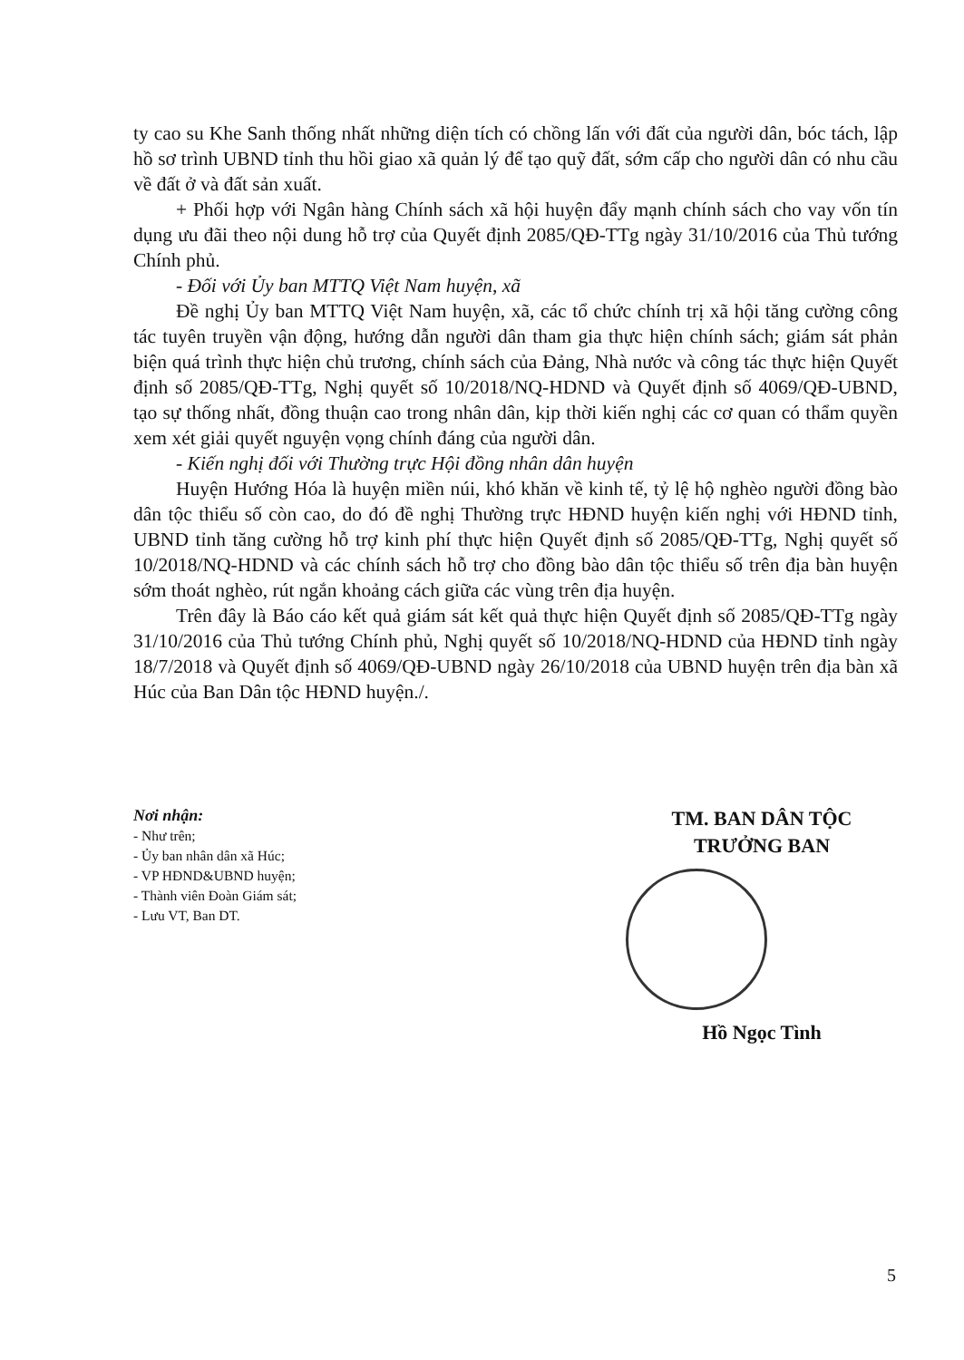ty cao su Khe Sanh thống nhất những diện tích có chồng lấn với đất của người dân, bóc tách, lập hồ sơ trình UBND tỉnh thu hồi giao xã quản lý để tạo quỹ đất, sớm cấp cho người dân có nhu cầu về đất ở và đất sản xuất.
+ Phối hợp với Ngân hàng Chính sách xã hội huyện đẩy mạnh chính sách cho vay vốn tín dụng ưu đãi theo nội dung hỗ trợ của Quyết định 2085/QĐ-TTg ngày 31/10/2016 của Thủ tướng Chính phủ.
- Đối với Ủy ban MTTQ Việt Nam huyện, xã
Đề nghị Ủy ban MTTQ Việt Nam huyện, xã, các tổ chức chính trị xã hội tăng cường công tác tuyên truyền vận động, hướng dẫn người dân tham gia thực hiện chính sách; giám sát phản biện quá trình thực hiện chủ trương, chính sách của Đảng, Nhà nước và công tác thực hiện Quyết định số 2085/QĐ-TTg, Nghị quyết số 10/2018/NQ-HDND và Quyết định số 4069/QĐ-UBND, tạo sự thống nhất, đồng thuận cao trong nhân dân, kịp thời kiến nghị các cơ quan có thẩm quyền xem xét giải quyết nguyện vọng chính đáng của người dân.
- Kiến nghị đối với Thường trực Hội đồng nhân dân huyện
Huyện Hướng Hóa là huyện miền núi, khó khăn về kinh tế, tỷ lệ hộ nghèo người đồng bào dân tộc thiểu số còn cao, do đó đề nghị Thường trực HĐND huyện kiến nghị với HĐND tỉnh, UBND tỉnh tăng cường hỗ trợ kinh phí thực hiện Quyết định số 2085/QĐ-TTg, Nghị quyết số 10/2018/NQ-HDND và các chính sách hỗ trợ cho đồng bào dân tộc thiểu số trên địa bàn huyện sớm thoát nghèo, rút ngắn khoảng cách giữa các vùng trên địa huyện.
Trên đây là Báo cáo kết quả giám sát kết quả thực hiện Quyết định số 2085/QĐ-TTg ngày 31/10/2016 của Thủ tướng Chính phủ, Nghị quyết số 10/2018/NQ-HDND của HĐND tỉnh ngày 18/7/2018 và Quyết định số 4069/QĐ-UBND ngày 26/10/2018 của UBND huyện trên địa bàn xã Húc của Ban Dân tộc HĐND huyện./.
Nơi nhận:
- Như trên;
- Ủy ban nhân dân xã Húc;
- VP HĐND&UBND huyện;
- Thành viên Đoàn Giám sát;
- Lưu VT, Ban DT.
TM. BAN DÂN TỘC
TRƯỞNG BAN
Hồ Ngọc Tình
5